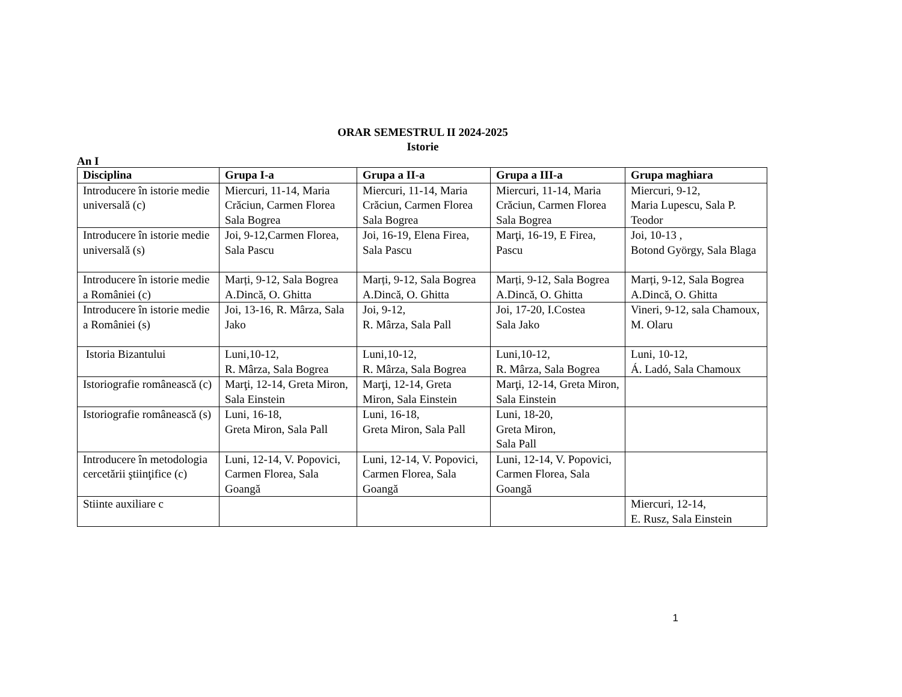ORAR SEMESTRUL II 2024-2025
Istorie
An I
| Disciplina | Grupa I-a | Grupa a II-a | Grupa a III-a | Grupa maghiara |
| --- | --- | --- | --- | --- |
| Introducere în istorie medie universală (c) | Miercuri, 11-14, Maria Crăciun, Carmen Florea Sala Bogrea | Miercuri, 11-14, Maria Crăciun, Carmen Florea Sala Bogrea | Miercuri, 11-14, Maria Crăciun, Carmen Florea Sala Bogrea | Miercuri, 9-12, Maria Lupescu, Sala P. Teodor |
| Introducere în istorie medie universală (s) | Joi, 9-12,Carmen Florea, Sala Pascu | Joi, 16-19, Elena Firea, Sala Pascu | Marţi, 16-19, E Firea, Pascu | Joi, 10-13 , Botond György, Sala Blaga |
| Introducere în istorie medie a României (c) | Marți, 9-12, Sala Bogrea A.Dincă, O. Ghitta | Marți, 9-12, Sala Bogrea A.Dincă, O. Ghitta | Marți, 9-12, Sala Bogrea A.Dincă, O. Ghitta | Marți, 9-12, Sala Bogrea A.Dincă, O. Ghitta |
| Introducere în istorie medie a României (s) | Joi, 13-16, R. Mârza, Sala Jako | Joi, 9-12, R. Mârza, Sala Pall | Joi, 17-20, I.Costea Sala Jako | Vineri, 9-12, sala Chamoux, M. Olaru |
| Istoria Bizantului | Luni,10-12, R. Mârza, Sala Bogrea | Luni,10-12, R. Mârza, Sala Bogrea | Luni,10-12, R. Mârza, Sala Bogrea | Luni, 10-12, Á. Ladó, Sala Chamoux |
| Istoriografie românească (c) | Marţi, 12-14, Greta Miron, Sala Einstein | Marţi, 12-14, Greta Miron, Sala Einstein | Marţi, 12-14, Greta Miron, Sala Einstein | |
| Istoriografie românească (s) | Luni, 16-18, Greta Miron, Sala Pall | Luni, 16-18, Greta Miron, Sala Pall | Luni, 18-20, Greta Miron, Sala Pall | |
| Introducere în metodologia cercetării ştiinţifice (c) | Luni, 12-14, V. Popovici, Carmen Florea, Sala Goangă | Luni, 12-14, V. Popovici, Carmen Florea, Sala Goangă | Luni, 12-14, V. Popovici, Carmen Florea, Sala Goangă | |
| Stiinte auxiliare c | | | | Miercuri, 12-14, E. Rusz, Sala Einstein |
1